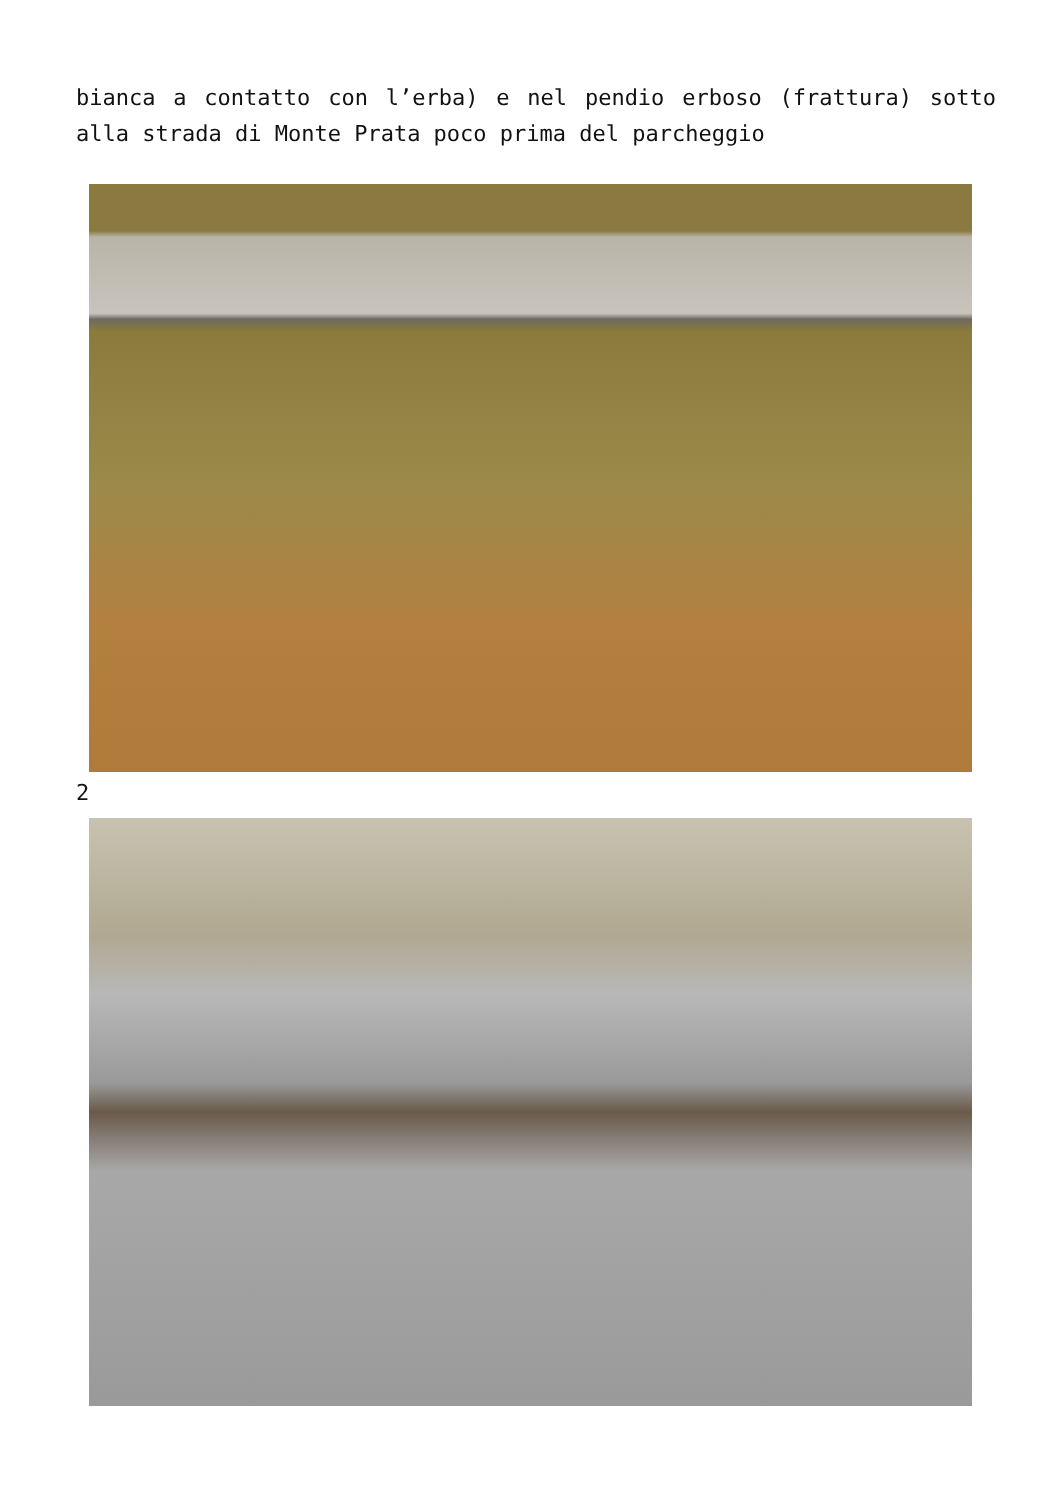bianca a contatto con l’erba) e nel pendio erboso (frattura) sotto alla strada di Monte Prata poco prima del parcheggio
2